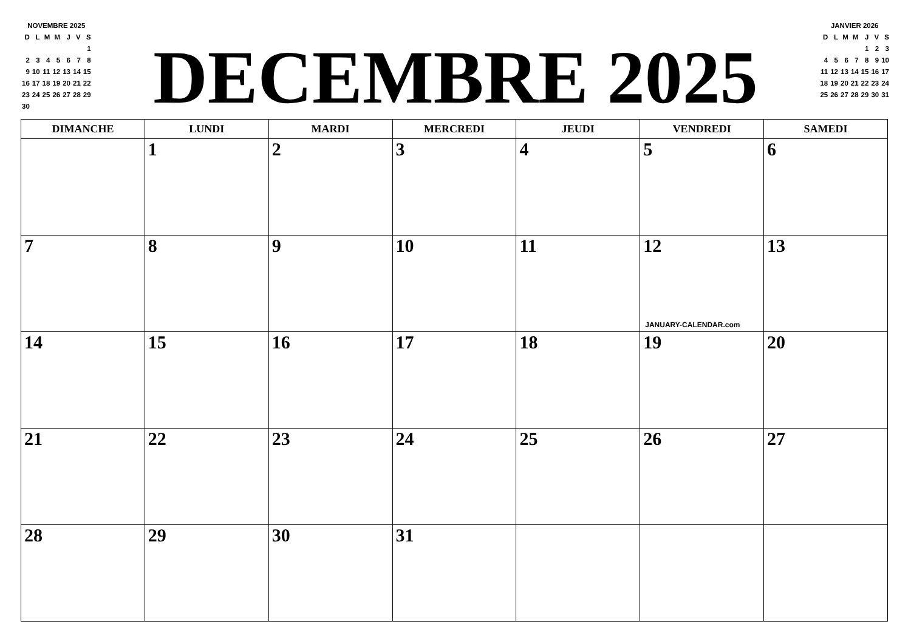NOVEMBRE 2025
| D | L | M | M | J | V | S |
| | | | | | | 1 |
| 2 | 3 | 4 | 5 | 6 | 7 | 8 |
| 9 | 10 | 11 | 12 | 13 | 14 | 15 |
| 16 | 17 | 18 | 19 | 20 | 21 | 22 |
| 23 | 24 | 25 | 26 | 27 | 28 | 29 |
| 30 | | | | | | |
DECEMBRE 2025
JANVIER 2026
| D | L | M | M | J | V | S |
| | | | | 1 | 2 | 3 |
| 4 | 5 | 6 | 7 | 8 | 9 | 10 |
| 11 | 12 | 13 | 14 | 15 | 16 | 17 |
| 18 | 19 | 20 | 21 | 22 | 23 | 24 |
| 25 | 26 | 27 | 28 | 29 | 30 | 31 |
| DIMANCHE | LUNDI | MARDI | MERCREDI | JEUDI | VENDREDI | SAMEDI |
| --- | --- | --- | --- | --- | --- | --- |
| | 1 | 2 | 3 | 4 | 5 | 6 |
| 7 | 8 | 9 | 10 | 11 | 12 JANUARY-CALENDAR.com | 13 |
| 14 | 15 | 16 | 17 | 18 | 19 | 20 |
| 21 | 22 | 23 | 24 | 25 | 26 | 27 |
| 28 | 29 | 30 | 31 | | | |